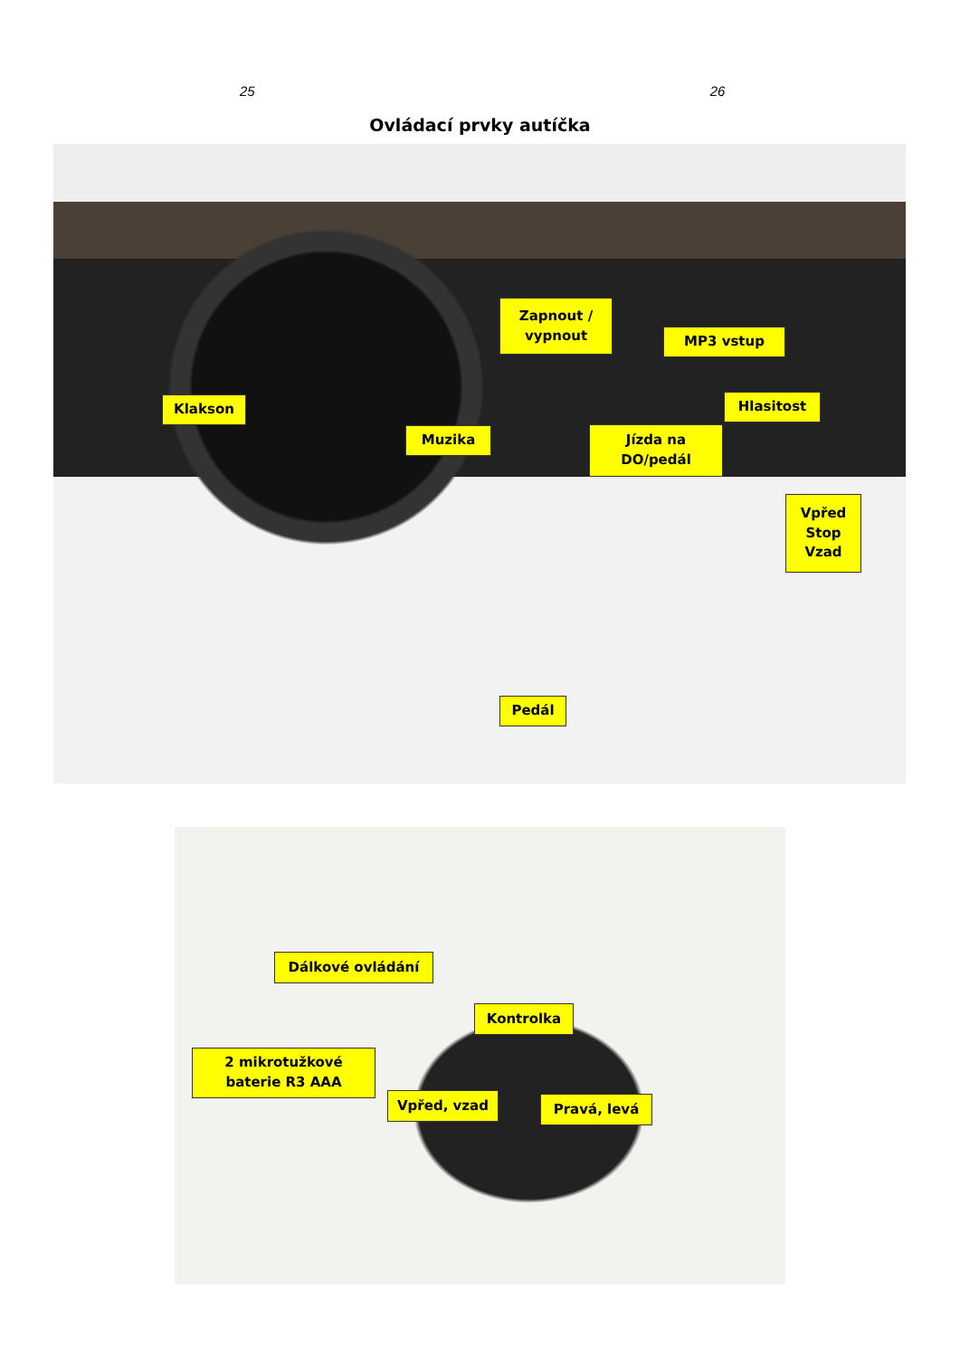25 26
Ovládací prvky autíčka
Zapnout /
vypnout
MP3 vstup
Hlasitost
Klakson
Jízda na
DO/pedál
Muzika
Vpřed
Stop
Vzad
Pedál
Dálkové ovládání
Kontrolka
2 mikrotužkové
baterie R3 AAA
Vpřed, vzad
Pravá, levá